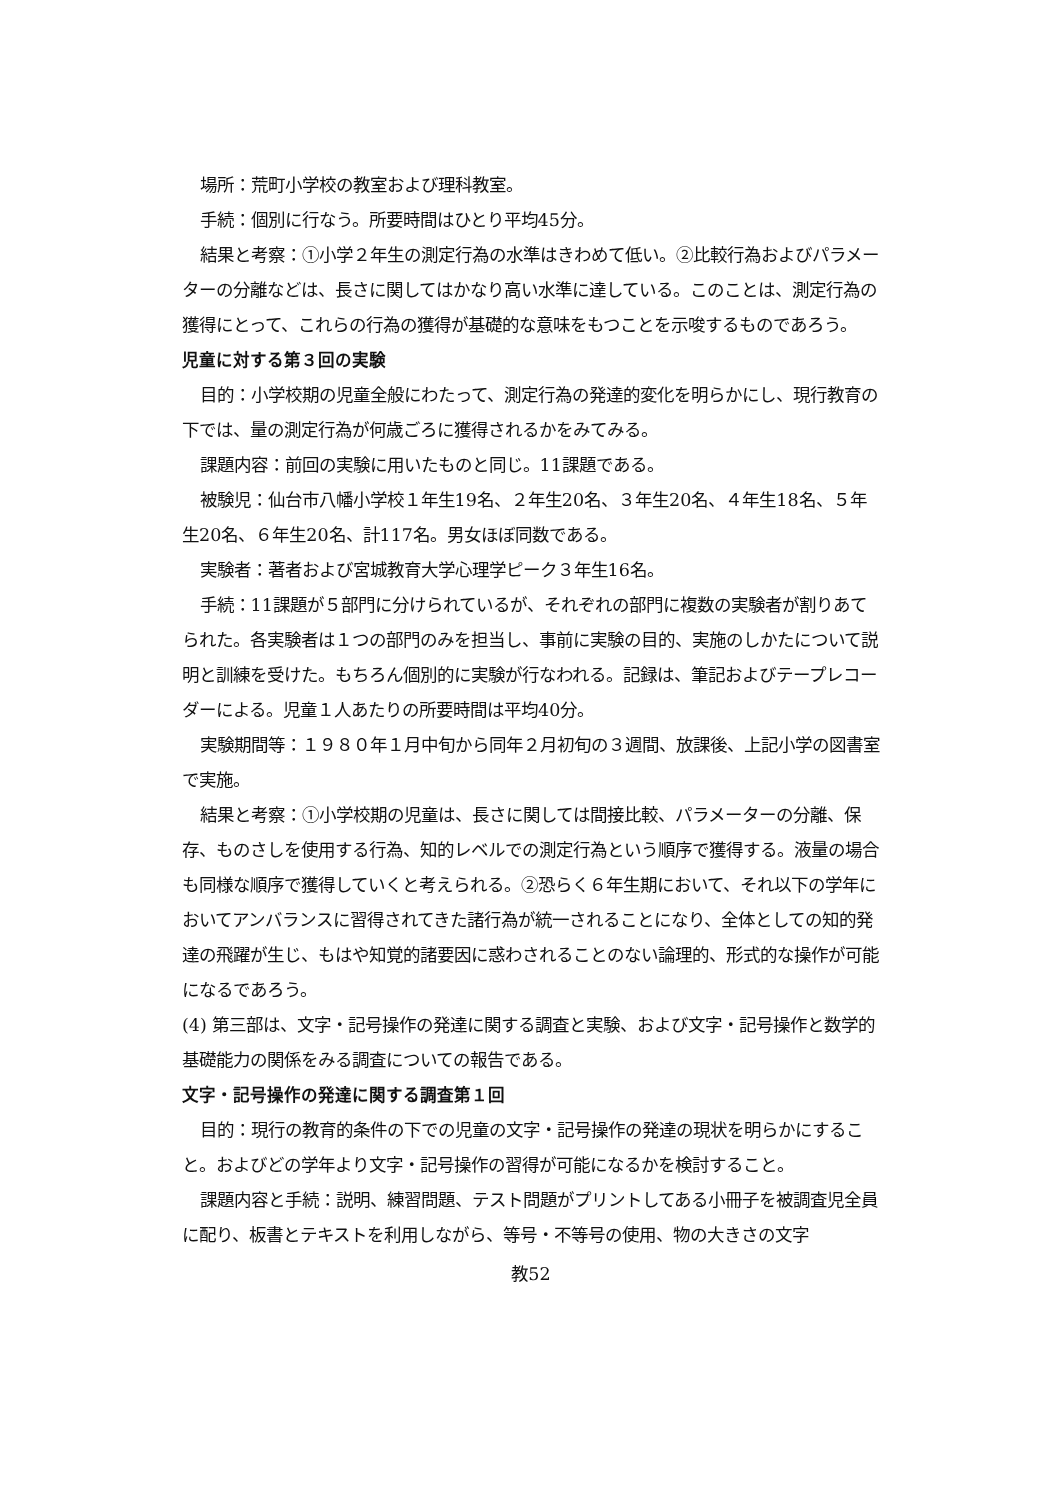場所：荒町小学校の教室および理科教室。
手続：個別に行なう。所要時間はひとり平均45分。
結果と考察：①小学２年生の測定行為の水準はきわめて低い。②比較行為およびパラメーターの分離などは、長さに関してはかなり高い水準に達している。このことは、測定行為の獲得にとって、これらの行為の獲得が基礎的な意味をもつことを示唆するものであろう。
児童に対する第３回の実験
目的：小学校期の児童全般にわたって、測定行為の発達的変化を明らかにし、現行教育の下では、量の測定行為が何歳ごろに獲得されるかをみてみる。
課題内容：前回の実験に用いたものと同じ。11課題である。
被験児：仙台市八幡小学校１年生19名、２年生20名、３年生20名、４年生18名、５年生20名、６年生20名、計117名。男女ほぼ同数である。
実験者：著者および宮城教育大学心理学ピーク３年生16名。
手続：11課題が５部門に分けられているが、それぞれの部門に複数の実験者が割りあてられた。各実験者は１つの部門のみを担当し、事前に実験の目的、実施のしかたについて説明と訓練を受けた。もちろん個別的に実験が行なわれる。記録は、筆記およびテープレコーダーによる。児童１人あたりの所要時間は平均40分。
実験期間等：１９８０年１月中旬から同年２月初旬の３週間、放課後、上記小学の図書室で実施。
結果と考察：①小学校期の児童は、長さに関しては間接比較、パラメーターの分離、保存、ものさしを使用する行為、知的レベルでの測定行為という順序で獲得する。液量の場合も同様な順序で獲得していくと考えられる。②恐らく６年生期において、それ以下の学年においてアンバランスに習得されてきた諸行為が統一されることになり、全体としての知的発達の飛躍が生じ、もはや知覚的諸要因に惑わされることのない論理的、形式的な操作が可能になるであろう。
(4) 第三部は、文字・記号操作の発達に関する調査と実験、および文字・記号操作と数学的基礎能力の関係をみる調査についての報告である。
文字・記号操作の発達に関する調査第１回
目的：現行の教育的条件の下での児童の文字・記号操作の発達の現状を明らかにすること。およびどの学年より文字・記号操作の習得が可能になるかを検討すること。
課題内容と手続：説明、練習問題、テスト問題がプリントしてある小冊子を被調査児全員に配り、板書とテキストを利用しながら、等号・不等号の使用、物の大きさの文字
教52